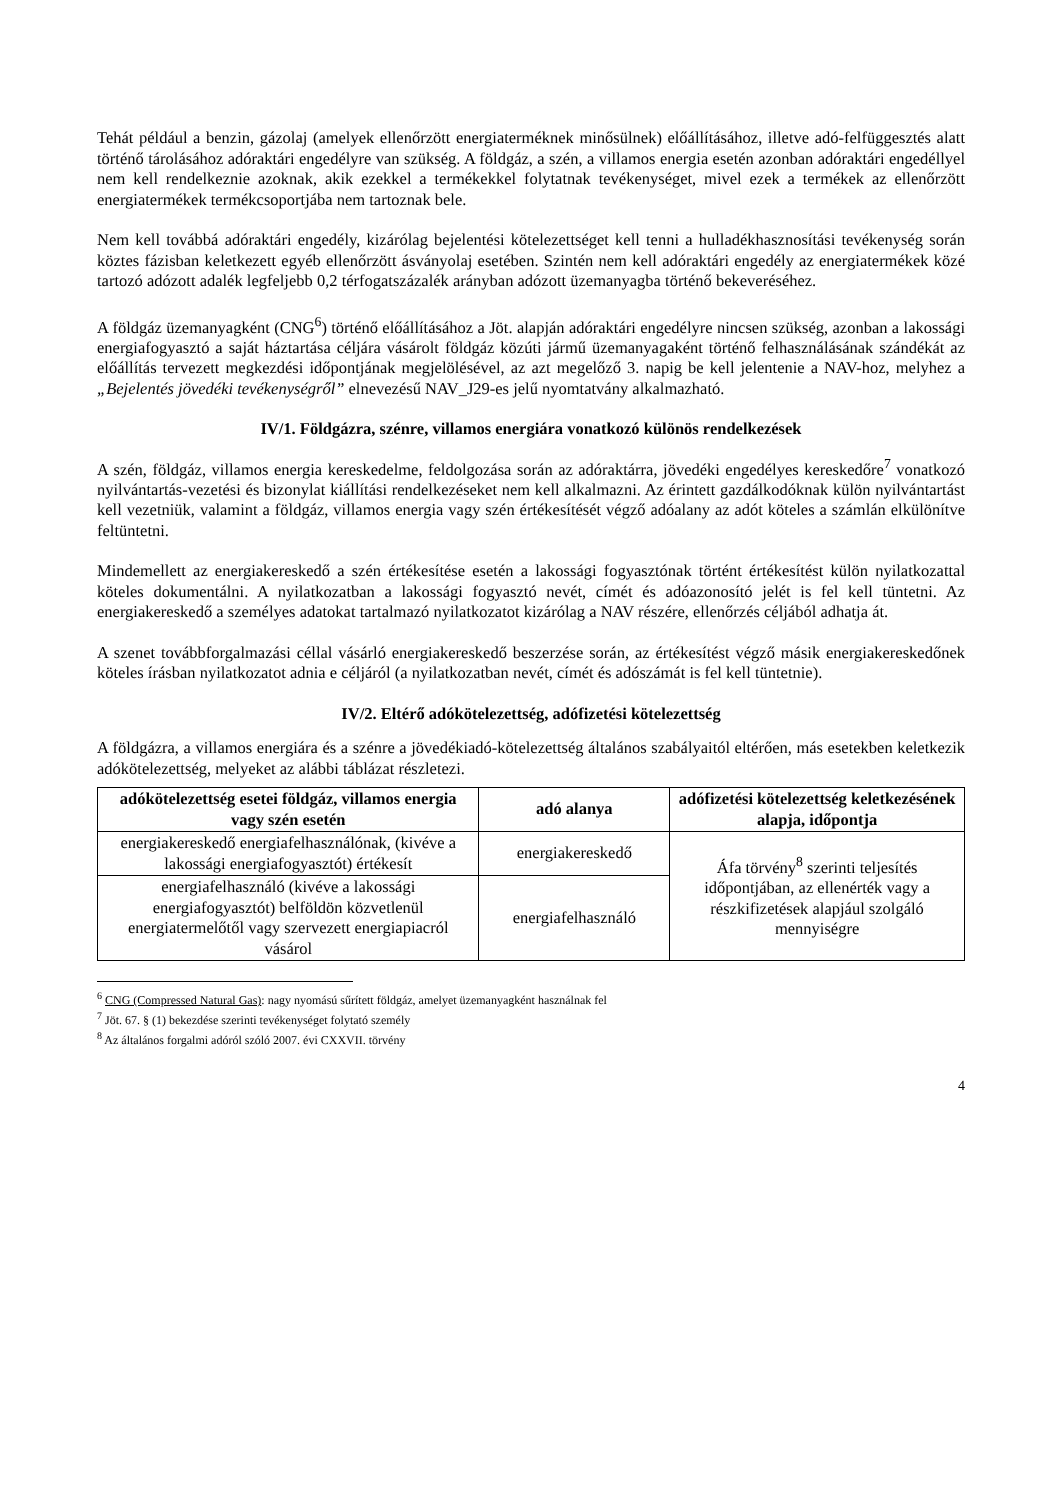Tehát például a benzin, gázolaj (amelyek ellenőrzött energiaterméknek minősülnek) előállításához, illetve adó-felfüggesztés alatt történő tárolásához adóraktári engedélyre van szükség. A földgáz, a szén, a villamos energia esetén azonban adóraktári engedéllyel nem kell rendelkeznie azoknak, akik ezekkel a termékekkel folytatnak tevékenységet, mivel ezek a termékek az ellenőrzött energiatermékek termékcsoportjába nem tartoznak bele.
Nem kell továbbá adóraktári engedély, kizárólag bejelentési kötelezettséget kell tenni a hulladékhasznosítási tevékenység során köztes fázisban keletkezett egyéb ellenőrzött ásványolaj esetében. Szintén nem kell adóraktári engedély az energiatermékek közé tartozó adózott adalék legfeljebb 0,2 térfogatszázalék arányban adózott üzemanyagba történő bekeveréséhez.
A földgáz üzemanyagként (CNG<sup>6</sup>) történő előállításához a Jöt. alapján adóraktári engedélyre nincsen szükség, azonban a lakossági energiafogyasztó a saját háztartása céljára vásárolt földgáz közúti jármű üzemanyagaként történő felhasználásának szándékát az előállítás tervezett megkezdési időpontjának megjelölésével, az azt megelőző 3. napig be kell jelentenie a NAV-hoz, melyhez a „Bejelentés jövedéki tevékenységről” elnevezésű NAV_J29-es jelű nyomtatvány alkalmazható.
IV/1. Földgázra, szénre, villamos energiára vonatkozó különös rendelkezések
A szén, földgáz, villamos energia kereskedelme, feldolgozása során az adóraktárra, jövedéki engedélyes kereskedőre<sup>7</sup> vonatkozó nyilvántartás-vezetési és bizonylat kiállítási rendelkezéseket nem kell alkalmazni. Az érintett gazdálkodóknak külön nyilvántartást kell vezetniük, valamint a földgáz, villamos energia vagy szén értékesítését végző adóalany az adót köteles a számlán elkülönítve feltüntetni.
Mindemellett az energiakereskedő a szén értékesítése esetén a lakossági fogyasztónak történt értékesítést külön nyilatkozattal köteles dokumentálni. A nyilatkozatban a lakossági fogyasztó nevét, címét és adóazonosító jelét is fel kell tüntetni. Az energiakereskedő a személyes adatokat tartalmazó nyilatkozatot kizárólag a NAV részére, ellenőrzés céljából adhatja át.
A szenet továbbforgalmazási céllal vásárló energiakereskedő beszerzése során, az értékesítést végző másik energiakereskedőnek köteles írásban nyilatkozatot adnia e céljáról (a nyilatkozatban nevét, címét és adószámát is fel kell tüntetnie).
IV/2. Eltérő adókötelezettség, adófizetési kötelezettség
A földgázra, a villamos energiára és a szénre a jövedékiadó-kötelezettség általános szabályaitól eltérően, más esetekben keletkezik adókötelezettség, melyeket az alábbi táblázat részletezi.
| adókötelezettség esetei földgáz, villamos energia vagy szén esetén | adó alanya | adófizetési kötelezettség keletkezésének alapja, időpontja |
| --- | --- | --- |
| energiakereskedő energiafelhasználónak, (kivéve a lakossági energiafogyasztót) értékesít | energiakereskedő | Áfa törvény<sup>8</sup> szerinti teljesítés időpontjában, az ellenérték vagy a részkifizetések alapjául szolgáló mennyiségre |
| energiafelhasználó (kivéve a lakossági energiafogyasztót) belföldön közvetlenül energiatermelőtől vagy szervezett energiapiacról vásárol | energiafelhasználó | |
<sup>6</sup> CNG (Compressed Natural Gas): nagy nyomású sűrített földgáz, amelyet üzemanyagként használnak fel
<sup>7</sup> Jöt. 67. § (1) bekezdése szerinti tevékenységet folytató személy
<sup>8</sup> Az általános forgalmi adóról szóló 2007. évi CXXVII. törvény
4